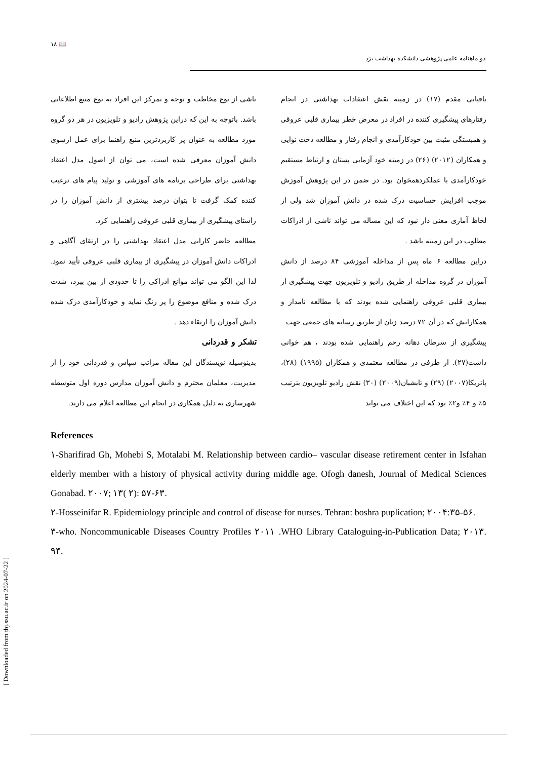[ Downloaded from tbj.ssu.ac.ir on 2024-07-22 ]
۱۸ 📖
دو ماهنامه علمی پژوهشی دانشکده بهداشت یزد
باقیانی مقدم (۱۷) در زمینه نقش اعتقادات بهداشتی در انجام رفتارهای پیشگیری کننده در افراد در معرض خطر بیماری قلبی عروقی و همبستگی مثبت بین خودکارآمدی و انجام رفتار و مطالعه دخت نوایی و همکاران (۲۰۱۲) (۲۶) در زمینه خود آزمایی پستان و ارتباط مستقیم خودکارآمدی با عملکردهمخوان بود. در ضمن در این پژوهش آموزش موجب افزایش حساسیت درک شده در دانش آموزان شد ولی از لحاظ آماری معنی دار نبود که این مساله می تواند ناشی از ادراکات مطلوب در این زمینه باشد .
دراین مطالعه ۶ ماه پس از مداخله آموزشی ۸۴ درصد از دانش آموزان در گروه مداخله از طریق رادیو و تلویزیون جهت پیشگیری از بیماری قلبی عروقی راهنمایی شده بودند که با مطالعه نامدار و همکارانش که در آن ۷۲ درصد زنان از طریق رسانه های جمعی جهت
پیشگیری از سرطان دهانه رحم راهنمایی شده بودند ، هم خوانی داشت(۲۷). از طرفی در مطالعه معتمدی و همکاران (۱۹۹۵) (۲۸)، پاتریکا(۲۰۰۷) (۲۹) و تابشیان(۲۰۰۹) (۳۰) نقش رادیو تلویزیون بترتیب ۵٪ و ۴٪ و۲٪ بود که این اختلاف می تواند
ناشی از نوع مخاطب و توجه و تمرکز این افراد به نوع منبع اطلاعاتی باشد. باتوجه به این که دراین پژوهش رادیو و تلویزیون در هر دو گروه مورد مطالعه به عنوان پر کاربردترین منبع راهنما برای عمل ازسوی دانش آموزان معرفی شده است، می توان از اصول مدل اعتقاد بهداشتی برای طراحی برنامه های آموزشی و تولید پیام های ترغیب کننده کمک گرفت تا بتوان درصد بیشتری از دانش آموزان را در راستای پیشگیری از بیماری قلبی عروقی راهنمایی کرد.
مطالعه حاضر کارایی مدل اعتقاد بهداشتی را در ارتقای آگاهی و ادراکات دانش آموزان در پیشگیری از بیماری قلبی عروقی تأیید نمود. لذا این الگو می تواند موانع ادراکی را تا حدودی از بین ببرد، شدت درک شده و منافع موضوع را پر رنگ نماید و خودکارآمدی درک شده دانش آموزان را ارتقاء دهد .
تشکر و قدردانی
بدینوسیله نویسندگان این مقاله مراتب سپاس و قدردانی خود را از مدیریت، معلمان محترم و دانش آموزان مدارس دوره اول متوسطه شهرساری به دلیل همکاری در انجام این مطالعه اعلام می دارند.
References
۱-Sharifirad Gh, Mohebi S, Motalabi M. Relationship between cardio– vascular disease retirement center in Isfahan elderly member with a history of physical activity during middle age. Ofogh danesh, Journal of Medical Sciences Gonabad. ۲۰۰۷; ۱۳( ۲): ۵۷-۶۳.
۲-Hosseinifar R. Epidemiology principle and control of disease for nurses. Tehran: boshra puplication; ۲۰۰۴:۳۵-۵۶.
۳-who. Noncommunicable Diseases Country Profiles ۲۰۱۱ .WHO Library Cataloguing-in-Publication Data; ۲۰۱۳. ۹۴.